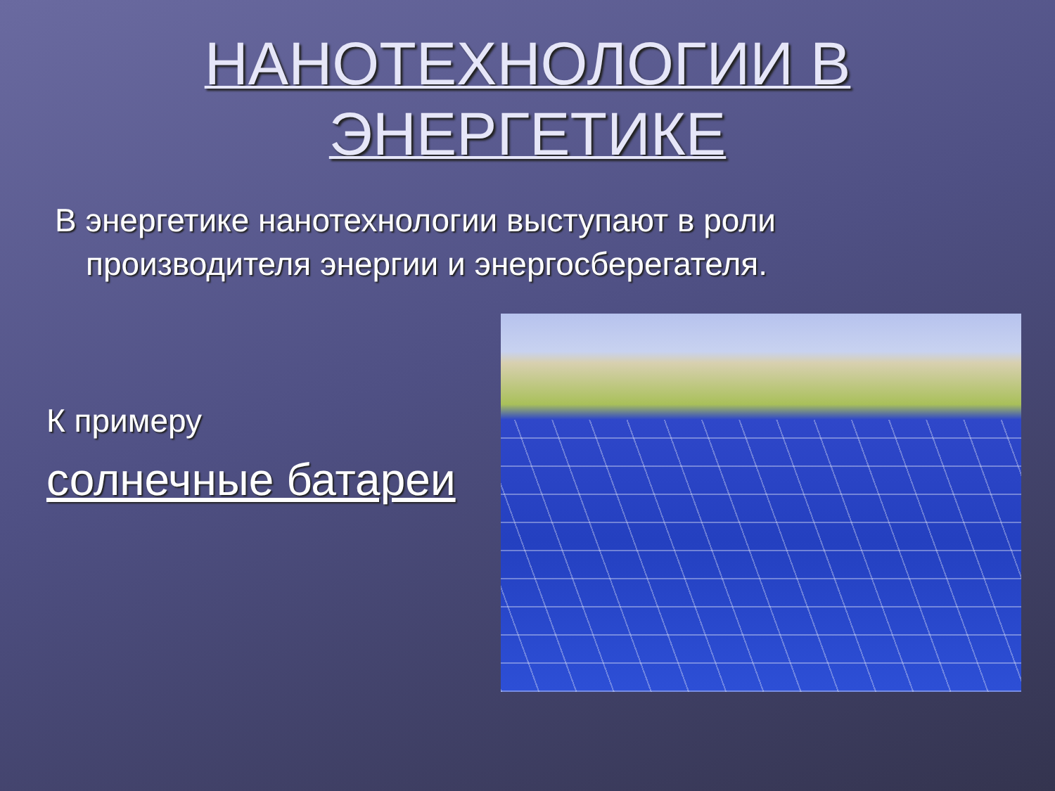НАНОТЕХНОЛОГИИ В
ЭНЕРГЕТИКЕ
В энергетике нанотехнологии выступают в роли производителя энергии и энергосберегателя.
К примеру
солнечные батареи